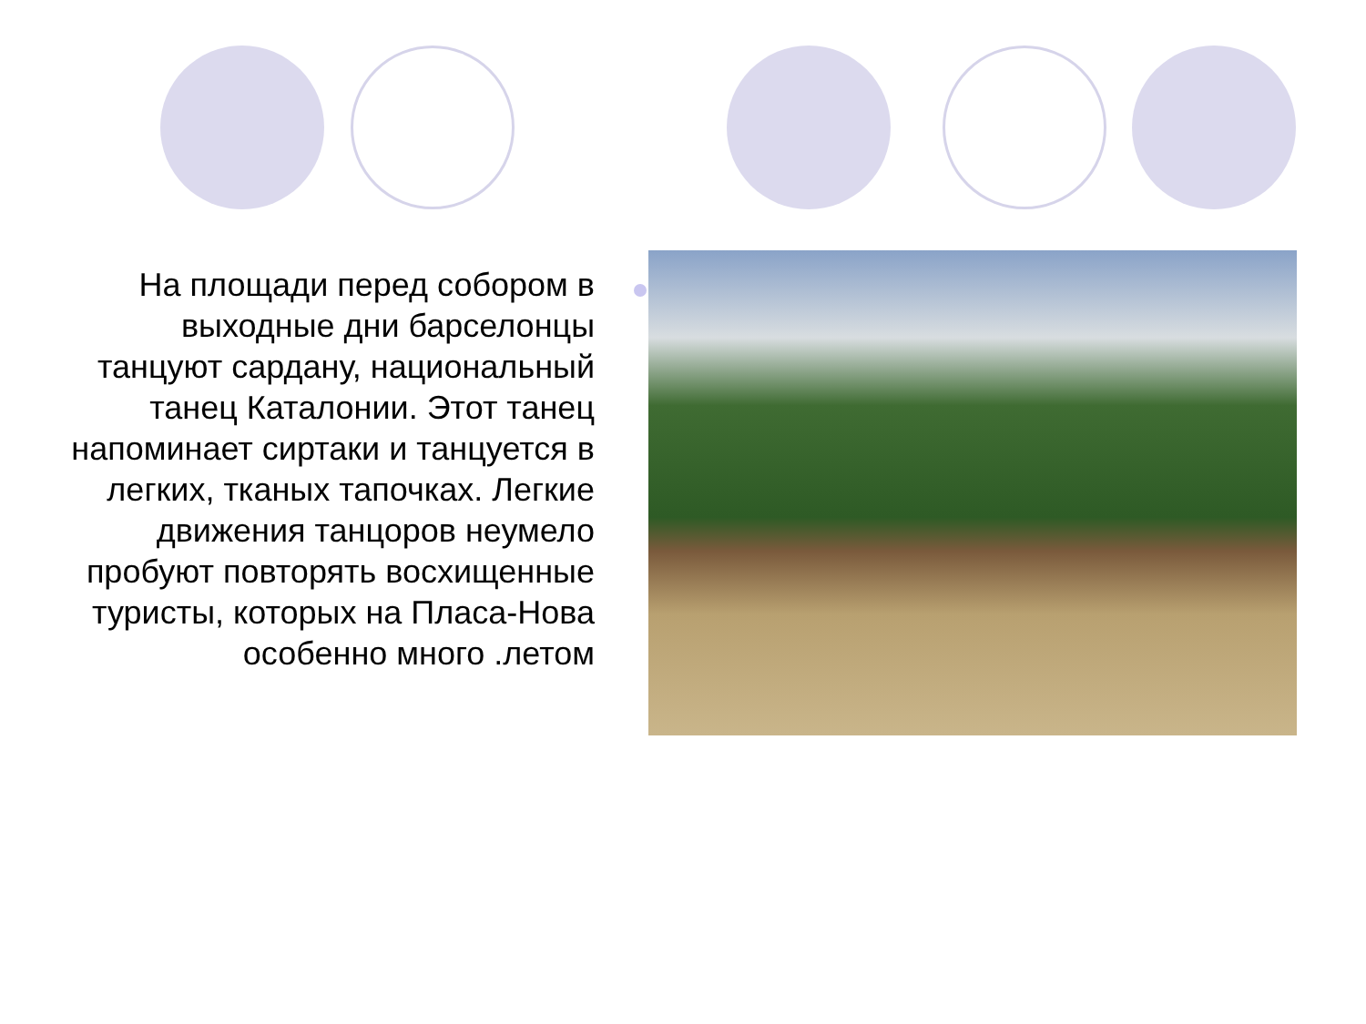На площади перед собором в выходные дни барселонцы танцуют сардану, национальный танец Каталонии. Этот танец напоминает сиртаки и танцуется в легких, тканых тапочках. Легкие движения танцоров неумело пробуют повторять восхищенные туристы, которых на Пласа-Нова особенно много .летом